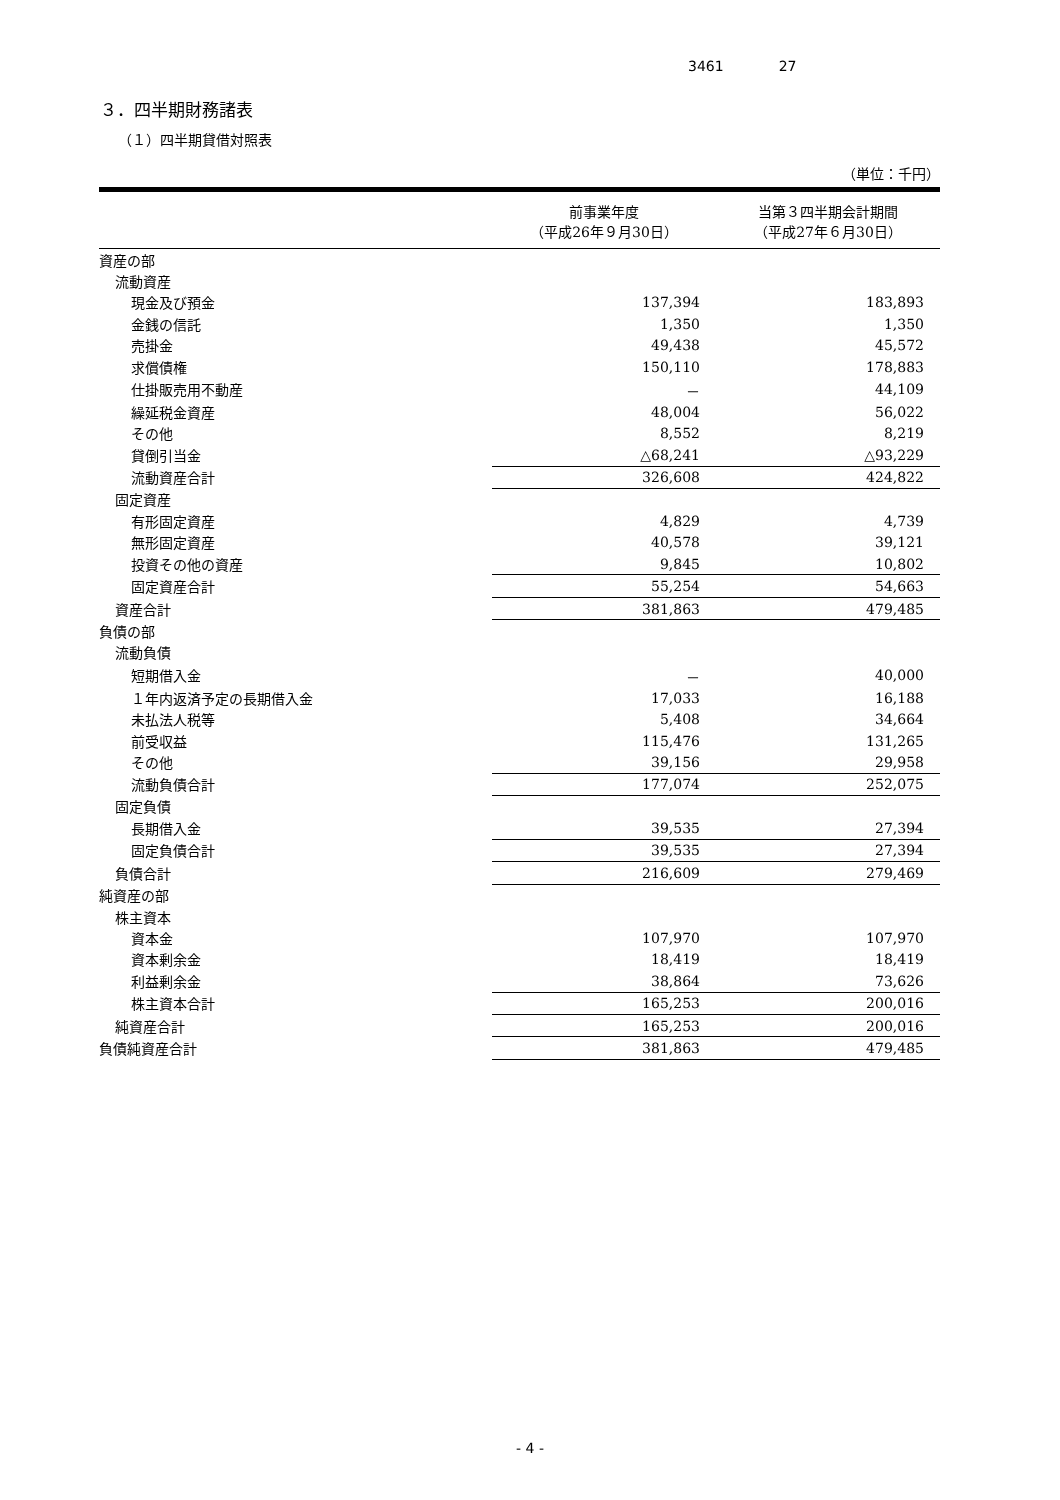3461 27
３．四半期財務諸表
（１）四半期貸借対照表
（単位：千円）
| | 前事業年度 （平成26年９月30日） | 当第３四半期会計期間 （平成27年６月30日） |
| --- | --- | --- |
| 資産の部 | | |
| 流動資産 | | |
| 現金及び預金 | 137,394 | 183,893 |
| 金銭の信託 | 1,350 | 1,350 |
| 売掛金 | 49,438 | 45,572 |
| 求償債権 | 150,110 | 178,883 |
| 仕掛販売用不動産 | － | 44,109 |
| 繰延税金資産 | 48,004 | 56,022 |
| その他 | 8,552 | 8,219 |
| 貸倒引当金 | △68,241 | △93,229 |
| 流動資産合計 | 326,608 | 424,822 |
| 固定資産 | | |
| 有形固定資産 | 4,829 | 4,739 |
| 無形固定資産 | 40,578 | 39,121 |
| 投資その他の資産 | 9,845 | 10,802 |
| 固定資産合計 | 55,254 | 54,663 |
| 資産合計 | 381,863 | 479,485 |
| 負債の部 | | |
| 流動負債 | | |
| 短期借入金 | － | 40,000 |
| １年内返済予定の長期借入金 | 17,033 | 16,188 |
| 未払法人税等 | 5,408 | 34,664 |
| 前受収益 | 115,476 | 131,265 |
| その他 | 39,156 | 29,958 |
| 流動負債合計 | 177,074 | 252,075 |
| 固定負債 | | |
| 長期借入金 | 39,535 | 27,394 |
| 固定負債合計 | 39,535 | 27,394 |
| 負債合計 | 216,609 | 279,469 |
| 純資産の部 | | |
| 株主資本 | | |
| 資本金 | 107,970 | 107,970 |
| 資本剰余金 | 18,419 | 18,419 |
| 利益剰余金 | 38,864 | 73,626 |
| 株主資本合計 | 165,253 | 200,016 |
| 純資産合計 | 165,253 | 200,016 |
| 負債純資産合計 | 381,863 | 479,485 |
- 4 -